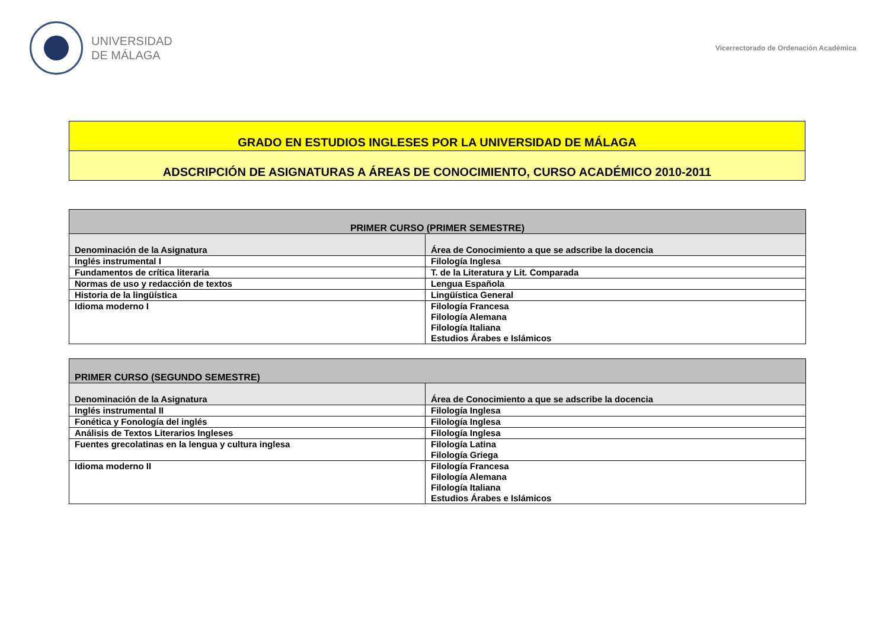UNIVERSIDAD
DE MÁLAGA
Vicerrectorado de Ordenación Académica
GRADO EN ESTUDIOS INGLESES POR LA UNIVERSIDAD DE MÁLAGA
ADSCRIPCIÓN DE ASIGNATURAS A ÁREAS DE CONOCIMIENTO, CURSO ACADÉMICO 2010-2011
| PRIMER CURSO (PRIMER SEMESTRE) | |
| --- | --- |
| Denominación de la Asignatura | Área de Conocimiento a que se adscribe la docencia |
| Inglés instrumental I | Filología Inglesa |
| Fundamentos de crítica literaria | T. de la Literatura y Lit. Comparada |
| Normas de uso y redacción de textos | Lengua Española |
| Historia de la lingüística | Lingüística General |
| Idioma moderno I | Filología Francesa Filología Alemana Filología Italiana Estudios Árabes e Islámicos |
| PRIMER CURSO (SEGUNDO SEMESTRE) | |
| --- | --- |
| Denominación de la Asignatura | Área de Conocimiento a que se adscribe la docencia |
| Inglés instrumental II | Filología Inglesa |
| Fonética y Fonología del inglés | Filología Inglesa |
| Análisis de Textos Literarios Ingleses | Filología Inglesa |
| Fuentes grecolatinas en la lengua y cultura inglesa | Filología Latina Filología Griega |
| Idioma moderno II | Filología Francesa Filología Alemana Filología Italiana Estudios Árabes e Islámicos |